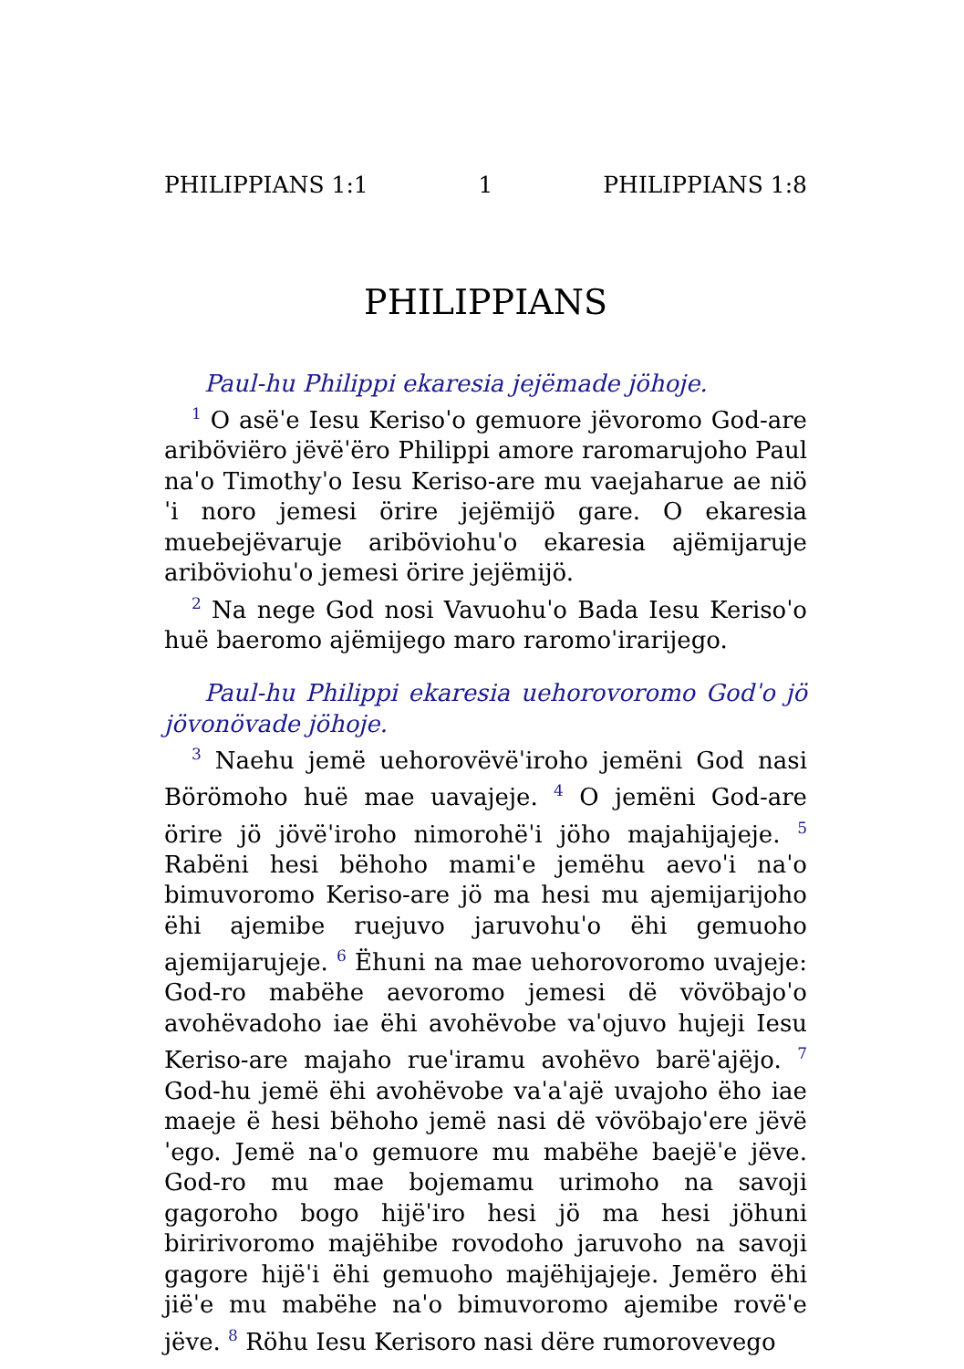PHILIPPIANS 1:1 1 PHILIPPIANS 1:8
PHILIPPIANS
Paul-hu Philippi ekaresia jejëmade jöhoje.
<sup>1</sup> O asëˈe Iesu Kerisoˈo gemuore jëvoromo God-are ariböviëro jëvëˈëro Philippi amore raromarujoho Paul naˈo Timothyˈo Iesu Keriso-are mu vaejaharue ae niöˈi noro jemesi örire jejëmijö gare. O ekaresia muebejëvaruje ariböviohuˈo ekaresia ajëmijaruje ariböviohuˈo jemesi örire jejëmijö.
<sup>2</sup> Na nege God nosi Vavuohuˈo Bada Iesu Kerisoˈo huë baeromo ajëmijego maro raromoˈirarijego.
Paul-hu Philippi ekaresia uehorovoromo Godˈo jö jövonövade jöhoje.
<sup>3</sup> Naehu jemë uehorovëvëˈiroho jemëni God nasi Börömoho huë mae uavajeje. <sup>4</sup> O jemëni God-are örire jö jövëˈiroho nimorohëˈi jöho majahijajeje. <sup>5</sup> Rabëni hesi bëhoho mamiˈe jemëhu aevoˈi naˈo bimuvoromo Keriso-are jö ma hesi mu ajemijarijoho ëhi ajemibe ruejuvo jaruvohuˈo ëhi gemuoho ajemijarujeje. <sup>6</sup> Ëhuni na mae uehorovoromo uvajeje: God-ro mabëhe aevoromo jemesi dë vövöbajoˈo avohëvadoho iae ëhi avohëvobe vaˈojuvo hujeji Iesu Keriso-are majaho rueˈiramu avohëvo barëˈajëjo. <sup>7</sup> God-hu jemë ëhi avohëvobe vaˈaˈajë uvajoho ëho iae maeje ë hesi bëhoho jemë nasi dë vövöbajoˈere jëvëˈego. Jemë naˈo gemuore mu mabëhe baejëˈe jëve. God-ro mu mae bojemamu urimoho na savoji gagoroho bogo hijëˈiro hesi jö ma hesi jöhuni biririvoromo majëhibe rovodoho jaruvoho na savoji gagore hijëˈi ëhi gemuoho majëhijajeje. Jemëro ëhi jiëˈe mu mabëhe naˈo bimuvoromo ajemibe rovëˈe jëve. <sup>8</sup> Röhu Iesu Kerisoro nasi dëre rumorovevego